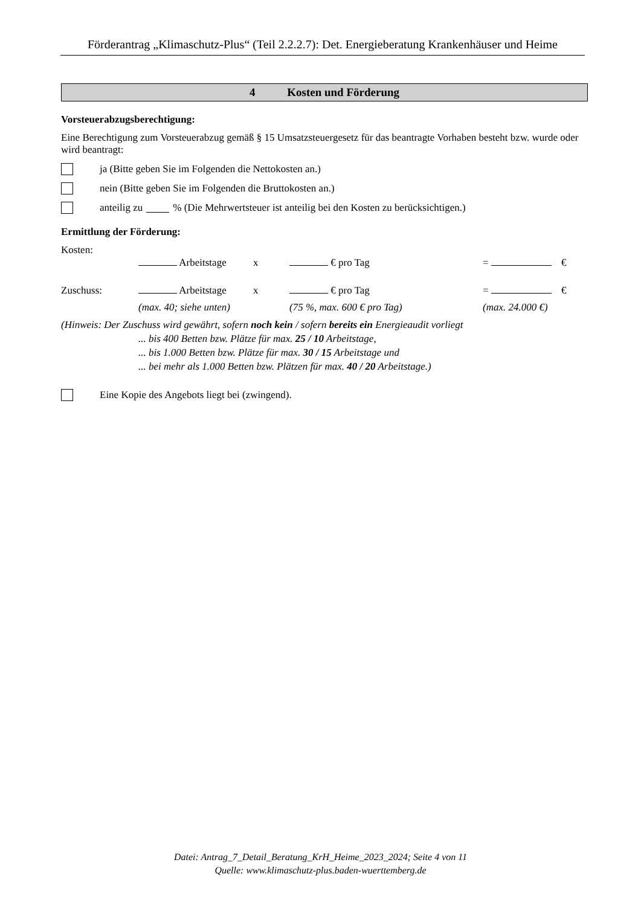Förderantrag „Klimaschutz-Plus“ (Teil 2.2.2.7): Det. Energieberatung Krankenhäuser und Heime
4 Kosten und Förderung
Vorsteuerabzugsberechtigung:
Eine Berechtigung zum Vorsteuerabzug gemäß § 15 Umsatzsteuergesetz für das beantragte Vorhaben besteht bzw. wurde oder wird beantragt:
ja (Bitte geben Sie im Folgenden die Nettokosten an.)
nein (Bitte geben Sie im Folgenden die Bruttokosten an.)
anteilig zu % (Die Mehrwertsteuer ist anteilig bei den Kosten zu berücksichtigen.)
Ermittlung der Förderung:
Kosten:
Arbeitstage x € pro Tag = €
Zuschuss: Arbeitstage x € pro Tag = €
(max. 40; siehe unten) (75 %, max. 600 € pro Tag) (max. 24.000 €)
(Hinweis: Der Zuschuss wird gewährt, sofern noch kein / sofern bereits ein Energieaudit vorliegt
... bis 400 Betten bzw. Plätze für max. 25 / 10 Arbeitstage,
... bis 1.000 Betten bzw. Plätze für max. 30 / 15 Arbeitstage und
... bei mehr als 1.000 Betten bzw. Plätzen für max. 40 / 20 Arbeitstage.)
Eine Kopie des Angebots liegt bei (zwingend).
Datei: Antrag_7_Detail_Beratung_KrH_Heime_2023_2024; Seite 4 von 11
Quelle: www.klimaschutz-plus.baden-wuerttemberg.de